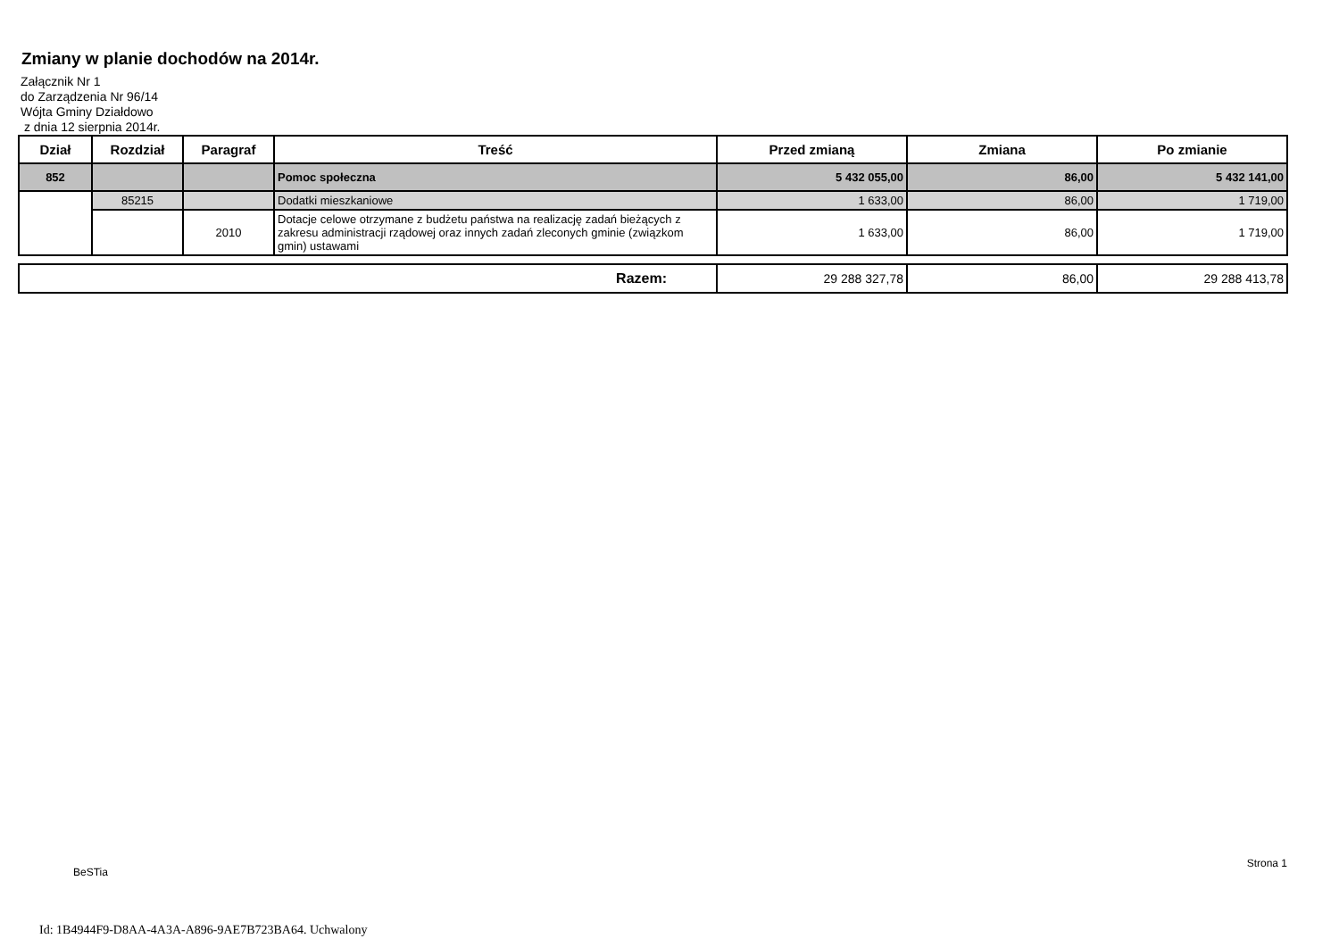Zmiany w planie dochodów na 2014r.
Załącznik Nr 1
do Zarządzenia Nr 96/14
Wójta Gminy Działdowo
z dnia 12 sierpnia 2014r.
| Dział | Rozdział | Paragraf | Treść | Przed zmianą | Zmiana | Po zmianie |
| --- | --- | --- | --- | --- | --- | --- |
| 852 | | | Pomoc społeczna | 5 432 055,00 | 86,00 | 5 432 141,00 |
| | 85215 | | Dodatki mieszkaniowe | 1 633,00 | 86,00 | 1 719,00 |
| | | 2010 | Dotacje celowe otrzymane z budżetu państwa na realizację zadań bieżących z zakresu administracji rządowej oraz innych zadań zleconych gminie (związkom gmin) ustawami | 1 633,00 | 86,00 | 1 719,00 |
| Razem: | 29 288 327,78 | 86,00 | 29 288 413,78 |
BeSTia Strona 1
Id: 1B4944F9-D8AA-4A3A-A896-9AE7B723BA64. Uchwalony